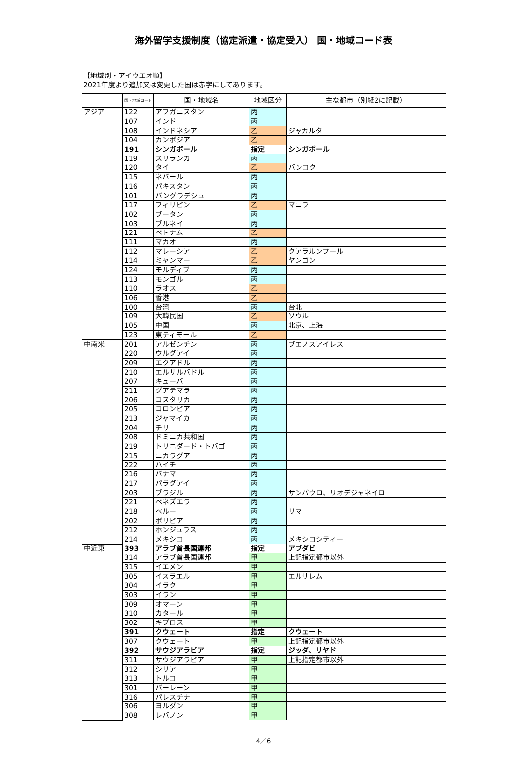海外留学支援制度（協定派遣・協定受入） 国・地域コード表
【地域別・アイウエオ順】
2021年度より追加又は変更した国は赤字にしてあります。
| | 国・地域コード | 国・地域名 | 地域区分 | 主な都市（別紙2に記載） |
| --- | --- | --- | --- | --- |
| アジア | 122 | アフガニスタン | 丙 | |
| | 107 | インド | 丙 | |
| | 108 | インドネシア | 乙 | ジャカルタ |
| | 104 | カンボジア | 乙 | |
| | 191 | シンガポール | 指定 | シンガポール |
| | 119 | スリランカ | 丙 | |
| | 120 | タイ | 乙 | バンコク |
| | 115 | ネパール | 丙 | |
| | 116 | パキスタン | 丙 | |
| | 101 | バングラデシュ | 丙 | |
| | 117 | フィリピン | 乙 | マニラ |
| | 102 | ブータン | 丙 | |
| | 103 | ブルネイ | 丙 | |
| | 121 | ベトナム | 乙 | |
| | 111 | マカオ | 丙 | |
| | 112 | マレーシア | 乙 | クアラルンプール |
| | 114 | ミャンマー | 乙 | ヤンゴン |
| | 124 | モルディブ | 丙 | |
| | 113 | モンゴル | 丙 | |
| | 110 | ラオス | 乙 | |
| | 106 | 香港 | 乙 | |
| | 100 | 台湾 | 丙 | 台北 |
| | 109 | 大韓民国 | 乙 | ソウル |
| | 105 | 中国 | 丙 | 北京、上海 |
| | 123 | 東ティモール | 乙 | |
| 中南米 | 201 | アルゼンチン | 丙 | ブエノスアイレス |
| | 220 | ウルグアイ | 丙 | |
| | 209 | エクアドル | 丙 | |
| | 210 | エルサルバドル | 丙 | |
| | 207 | キューバ | 丙 | |
| | 211 | グアテマラ | 丙 | |
| | 206 | コスタリカ | 丙 | |
| | 205 | コロンビア | 丙 | |
| | 213 | ジャマイカ | 丙 | |
| | 204 | チリ | 丙 | |
| | 208 | ドミニカ共和国 | 丙 | |
| | 219 | トリニダード・トバゴ | 丙 | |
| | 215 | ニカラグア | 丙 | |
| | 222 | ハイチ | 丙 | |
| | 216 | パナマ | 丙 | |
| | 217 | パラグアイ | 丙 | |
| | 203 | ブラジル | 丙 | サンパウロ、リオデジャネイロ |
| | 221 | ベネズエラ | 丙 | |
| | 218 | ペルー | 丙 | リマ |
| | 202 | ボリビア | 丙 | |
| | 212 | ホンジュラス | 丙 | |
| | 214 | メキシコ | 丙 | メキシコシティー |
| 中近東 | 393 | アラブ首長国連邦 | 指定 | アブダビ |
| | 314 | アラブ首長国連邦 | 甲 | 上記指定都市以外 |
| | 315 | イエメン | 甲 | |
| | 305 | イスラエル | 甲 | エルサレム |
| | 304 | イラク | 甲 | |
| | 303 | イラン | 甲 | |
| | 309 | オマーン | 甲 | |
| | 310 | カタール | 甲 | |
| | 302 | キプロス | 甲 | |
| | 391 | クウェート | 指定 | クウェート |
| | 307 | クウェート | 甲 | 上記指定都市以外 |
| | 392 | サウジアラビア | 指定 | ジッダ、リヤド |
| | 311 | サウジアラビア | 甲 | 上記指定都市以外 |
| | 312 | シリア | 甲 | |
| | 313 | トルコ | 甲 | |
| | 301 | バーレーン | 甲 | |
| | 316 | パレスチナ | 甲 | |
| | 306 | ヨルダン | 甲 | |
| | 308 | レバノン | 甲 | |
4／6